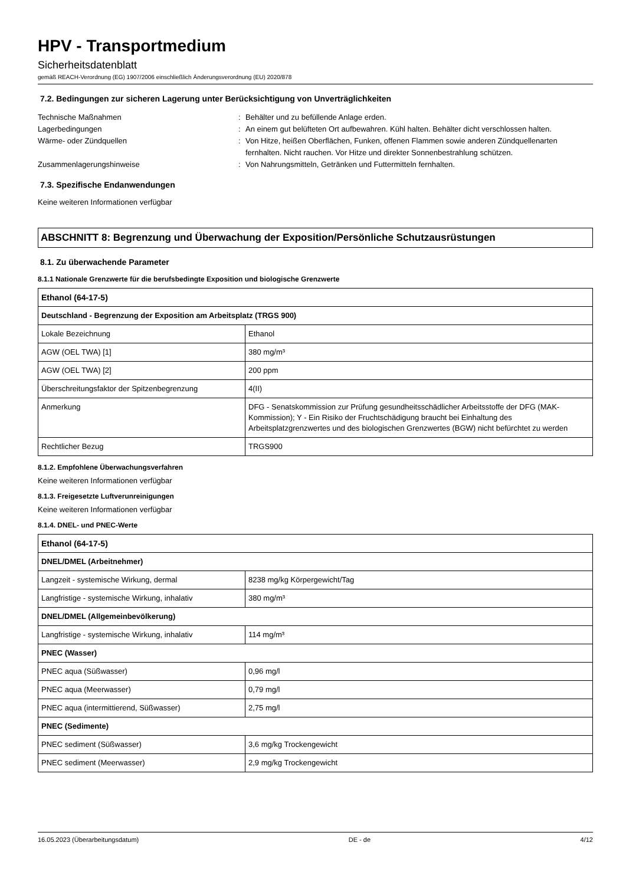HPV - Transportmedium
Sicherheitsdatenblatt
gemäß REACH-Verordnung (EG) 1907/2006 einschließlich Änderungsverordnung (EU) 2020/878
7.2. Bedingungen zur sicheren Lagerung unter Berücksichtigung von Unverträglichkeiten
Technische Maßnahmen
:
Behälter und zu befüllende Anlage erden.
Lagerbedingungen
:
An einem gut belüfteten Ort aufbewahren. Kühl halten. Behälter dicht verschlossen halten.
Wärme- oder Zündquellen
:
Von Hitze, heißen Oberflächen, Funken, offenen Flammen sowie anderen Zündquellenarten fernhalten. Nicht rauchen. Vor Hitze und direkter Sonnenbestrahlung schützen.
Zusammenlagerungshinweise
:
Von Nahrungsmitteln, Getränken und Futtermitteln fernhalten.
7.3. Spezifische Endanwendungen
Keine weiteren Informationen verfügbar
ABSCHNITT 8: Begrenzung und Überwachung der Exposition/Persönliche Schutzausrüstungen
8.1. Zu überwachende Parameter
8.1.1 Nationale Grenzwerte für die berufsbedingte Exposition und biologische Grenzwerte
| Ethanol (64-17-5) | |
| Deutschland - Begrenzung der Exposition am Arbeitsplatz (TRGS 900) | |
| Lokale Bezeichnung | Ethanol |
| AGW (OEL TWA) [1] | 380 mg/m³ |
| AGW (OEL TWA) [2] | 200 ppm |
| Überschreitungsfaktor der Spitzenbegrenzung | 4(II) |
| Anmerkung | DFG - Senatskommission zur Prüfung gesundheitsschädlicher Arbeitsstoffe der DFG (MAK-Kommission); Y - Ein Risiko der Fruchtschädigung braucht bei Einhaltung des Arbeitsplatzgrenzwertes und des biologischen Grenzwertes (BGW) nicht befürchtet zu werden |
| Rechtlicher Bezug | TRGS900 |
8.1.2. Empfohlene Überwachungsverfahren
Keine weiteren Informationen verfügbar
8.1.3. Freigesetzte Luftverunreinigungen
Keine weiteren Informationen verfügbar
8.1.4. DNEL- und PNEC-Werte
| Ethanol (64-17-5) | |
| DNEL/DMEL (Arbeitnehmer) | |
| Langzeit - systemische Wirkung, dermal | 8238 mg/kg Körpergewicht/Tag |
| Langfristige - systemische Wirkung, inhalativ | 380 mg/m³ |
| DNEL/DMEL (Allgemeinbevölkerung) | |
| Langfristige - systemische Wirkung, inhalativ | 114 mg/m³ |
| PNEC (Wasser) | |
| PNEC aqua (Süßwasser) | 0,96 mg/l |
| PNEC aqua (Meerwasser) | 0,79 mg/l |
| PNEC aqua (intermittierend, Süßwasser) | 2,75 mg/l |
| PNEC (Sedimente) | |
| PNEC sediment (Süßwasser) | 3,6 mg/kg Trockengewicht |
| PNEC sediment (Meerwasser) | 2,9 mg/kg Trockengewicht |
16.05.2023 (Überarbeitungsdatum) DE - de 4/12